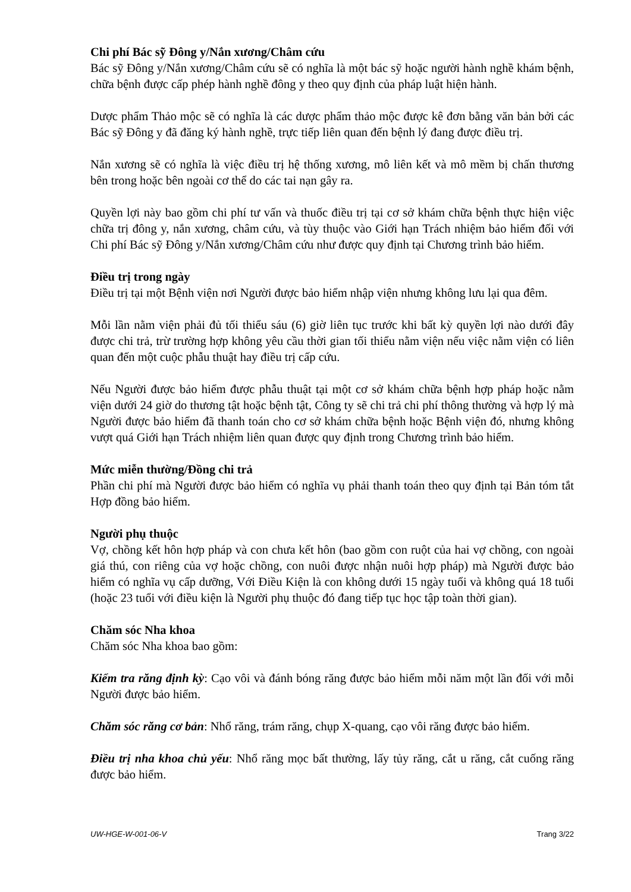Chi phí Bác sỹ Đông y/Nắn xương/Châm cứu
Bác sỹ Đông y/Nắn xương/Châm cứu sẽ có nghĩa là một bác sỹ hoặc người hành nghề khám bệnh, chữa bệnh được cấp phép hành nghề đông y theo quy định của pháp luật hiện hành.
Dược phẩm Thảo mộc sẽ có nghĩa là các dược phẩm thảo mộc được kê đơn bằng văn bản bởi các Bác sỹ Đông y đã đăng ký hành nghề, trực tiếp liên quan đến bệnh lý đang được điều trị.
Nắn xương sẽ có nghĩa là việc điều trị hệ thống xương, mô liên kết và mô mềm bị chấn thương bên trong hoặc bên ngoài cơ thể do các tai nạn gây ra.
Quyền lợi này bao gồm chi phí tư vấn và thuốc điều trị tại cơ sở khám chữa bệnh thực hiện việc chữa trị đông y, nắn xương, châm cứu, và tùy thuộc vào Giới hạn Trách nhiệm bảo hiểm đối với Chi phí Bác sỹ Đông y/Nắn xương/Châm cứu như được quy định tại Chương trình bảo hiểm.
Điều trị trong ngày
Điều trị tại một Bệnh viện nơi Người được bảo hiểm nhập viện nhưng không lưu lại qua đêm.
Mỗi lần nằm viện phải đủ tối thiểu sáu (6) giờ liên tục trước khi bất kỳ quyền lợi nào dưới đây được chi trả, trừ trường hợp không yêu cầu thời gian tối thiểu nằm viện nếu việc nằm viện có liên quan đến một cuộc phẫu thuật hay điều trị cấp cứu.
Nếu Người được bảo hiểm được phẫu thuật tại một cơ sở khám chữa bệnh hợp pháp hoặc nằm viện dưới 24 giờ do thương tật hoặc bệnh tật, Công ty sẽ chi trả chi phí thông thường và hợp lý mà Người được bảo hiểm đã thanh toán cho cơ sở khám chữa bệnh hoặc Bệnh viện đó, nhưng không vượt quá Giới hạn Trách nhiệm liên quan được quy định trong Chương trình bảo hiểm.
Mức miễn thường/Đồng chi trả
Phần chi phí mà Người được bảo hiểm có nghĩa vụ phải thanh toán theo quy định tại Bản tóm tắt Hợp đồng bảo hiểm.
Người phụ thuộc
Vợ, chồng kết hôn hợp pháp và con chưa kết hôn (bao gồm con ruột của hai vợ chồng, con ngoài giá thú, con riêng của vợ hoặc chồng, con nuôi được nhận nuôi hợp pháp) mà Người được bảo hiểm có nghĩa vụ cấp dưỡng, Với Điều Kiện là con không dưới 15 ngày tuổi và không quá 18 tuổi (hoặc 23 tuổi với điều kiện là Người phụ thuộc đó đang tiếp tục học tập toàn thời gian).
Chăm sóc Nha khoa
Chăm sóc Nha khoa bao gồm:
Kiểm tra răng định kỳ: Cạo vôi và đánh bóng răng được bảo hiểm mỗi năm một lần đối với mỗi Người được bảo hiểm.
Chăm sóc răng cơ bản: Nhổ răng, trám răng, chụp X-quang, cạo vôi răng được bảo hiểm.
Điều trị nha khoa chủ yếu: Nhổ răng mọc bất thường, lấy tủy răng, cắt u răng, cắt cuống răng được bảo hiểm.
UW-HGE-W-001-06-V Trang 3/22